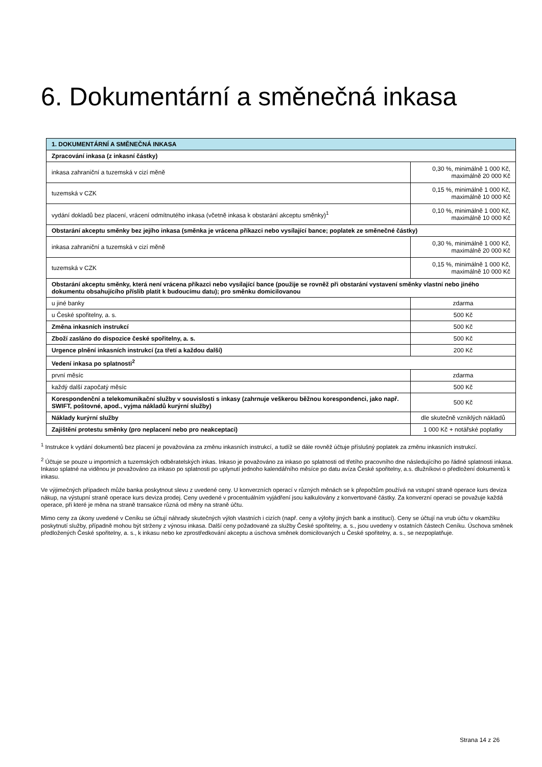6. Dokumentární a směnečná inkasa
| 1. DOKUMENTÁRNÍ A SMĚNEČNÁ INKASA | |
| --- | --- |
| Zpracování inkasa (z inkasní částky) | |
| inkasa zahraniční a tuzemská v cizí měně | 0,30 %, minimálně 1 000 Kč, maximálně 20 000 Kč |
| tuzemská v CZK | 0,15 %, minimálně 1 000 Kč, maximálně 10 000 Kč |
| vydání dokladů bez placení, vrácení odmítnutého inkasa (včetně inkasa k obstarání akceptu směnky)<sup>1</sup> | 0,10 %, minimálně 1 000 Kč, maximálně 10 000 Kč |
| Obstarání akceptu směnky bez jejího inkasa (směnka je vrácena příkazci nebo vysílající bance; poplatek ze směnečné částky) | |
| inkasa zahraniční a tuzemská v cizí měně | 0,30 %, minimálně 1 000 Kč, maximálně 20 000 Kč |
| tuzemská v CZK | 0,15 %, minimálně 1 000 Kč, maximálně 10 000 Kč |
| Obstarání akceptu směnky, která není vrácena příkazci nebo vysílající bance (použije se rovněž při obstarání vystavení směnky vlastní nebo jiného dokumentu obsahujícího příslib platit k budoucímu datu); pro směnku domicilovanou | |
| u jiné banky | zdarma |
| u České spořitelny, a. s. | 500 Kč |
| Změna inkasních instrukcí | 500 Kč |
| Zboží zasláno do dispozice české spořitelny, a. s. | 500 Kč |
| Urgence plnění inkasních instrukcí (za třetí a každou další) | 200 Kč |
| Vedení inkasa po splatnosti<sup>2</sup> | |
| první měsíc | zdarma |
| každý další započatý měsíc | 500 Kč |
| Korespondenční a telekomunikační služby v souvislosti s inkasy (zahrnuje veškerou běžnou korespondenci, jako např. SWIFT, poštovné, apod., vyjma nákladů kurýrní služby) | 500 Kč |
| Náklady kurýrní služby | dle skutečně vzniklých nákladů |
| Zajištění protestu směnky (pro neplacení nebo pro neakceptaci) | 1 000 Kč + notářské poplatky |
<sup>1</sup> Instrukce k vydání dokumentů bez placení je považována za změnu inkasních instrukcí, a tudíž se dále rovněž účtuje příslušný poplatek za změnu inkasních instrukcí.
<sup>2</sup> Účtuje se pouze u importních a tuzemských odběratelských inkas. Inkaso je považováno za inkaso po splatnosti od třetího pracovního dne následujícího po řádné splatnosti inkasa. Inkaso splatné na viděnou je považováno za inkaso po splatnosti po uplynutí jednoho kalendářního měsíce po datu avíza České spořitelny, a.s. dlužníkovi o předložení dokumentů k inkasu.
Ve výjimečných případech může banka poskytnout slevu z uvedené ceny. U konverzních operací v různých měnách se k přepočtům používá na vstupní straně operace kurs deviza nákup, na výstupní straně operace kurs deviza prodej. Ceny uvedené v procentuálním vyjádření jsou kalkulovány z konvertované částky. Za konverzní operaci se považuje každá operace, při které je měna na straně transakce různá od měny na straně účtu.
Mimo ceny za úkony uvedené v Ceníku se účtují náhrady skutečných výloh vlastních i cizích (např. ceny a výlohy jiných bank a institucí). Ceny se účtují na vrub účtu v okamžiku poskytnutí služby, případně mohou být strženy z výnosu inkasa. Další ceny požadované za služby České spořitelny, a. s., jsou uvedeny v ostatních částech Ceníku. Úschova směnek předložených České spořitelny, a. s., k inkasu nebo ke zprostředkování akceptu a úschova směnek domicilovaných u České spořitelny, a. s., se nezpoplatňuje.
Strana 14 z 26